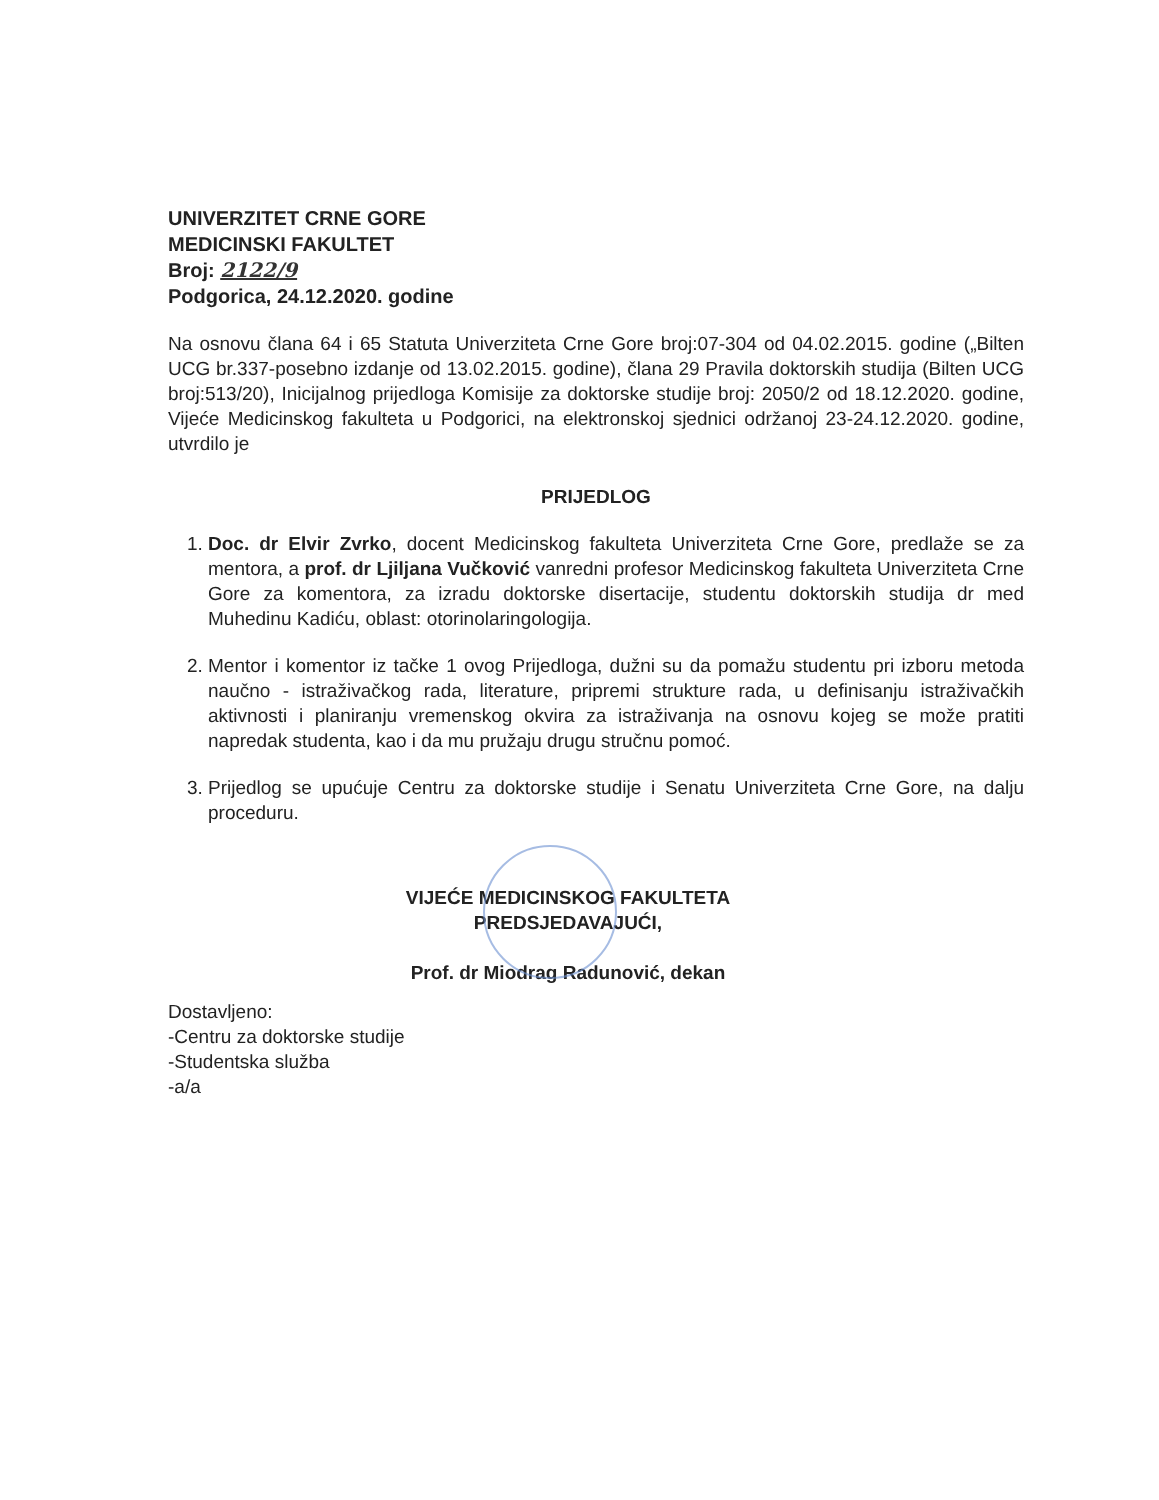UNIVERZITET CRNE GORE
MEDICINSKI FAKULTET
Broj: 2122/9
Podgorica, 24.12.2020. godine
Na osnovu člana 64 i 65 Statuta Univerziteta Crne Gore broj:07-304 od 04.02.2015. godine („Bilten UCG br.337-posebno izdanje od 13.02.2015. godine), člana 29 Pravila doktorskih studija (Bilten UCG broj:513/20), Inicijalnog prijedloga Komisije za doktorske studije broj: 2050/2 od 18.12.2020. godine, Vijeće Medicinskog fakulteta u Podgorici, na elektronskoj sjednici održanoj 23-24.12.2020. godine, utvrdilo je
PRIJEDLOG
1. Doc. dr Elvir Zvrko, docent Medicinskog fakulteta Univerziteta Crne Gore, predlaže se za mentora, a prof. dr Ljiljana Vučković vanredni profesor Medicinskog fakulteta Univerziteta Crne Gore za komentora, za izradu doktorske disertacije, studentu doktorskih studija dr med Muhedinu Kadiću, oblast: otorinolaringologija.
2. Mentor i komentor iz tačke 1 ovog Prijedloga, dužni su da pomažu studentu pri izboru metoda naučno - istraživačkog rada, literature, pripremi strukture rada, u definisanju istraživačkih aktivnosti i planiranju vremenskog okvira za istraživanja na osnovu kojeg se može pratiti napredak studenta, kao i da mu pružaju drugu stručnu pomoć.
3. Prijedlog se upućuje Centru za doktorske studije i Senatu Univerziteta Crne Gore, na dalju proceduru.
VIJEĆE MEDICINSKOG FAKULTETA
PREDSJEDAVAJUĆI,
Prof. dr Miodrag Radunović, dekan
Dostavljeno:
-Centru za doktorske studije
-Studentska služba
-a/a